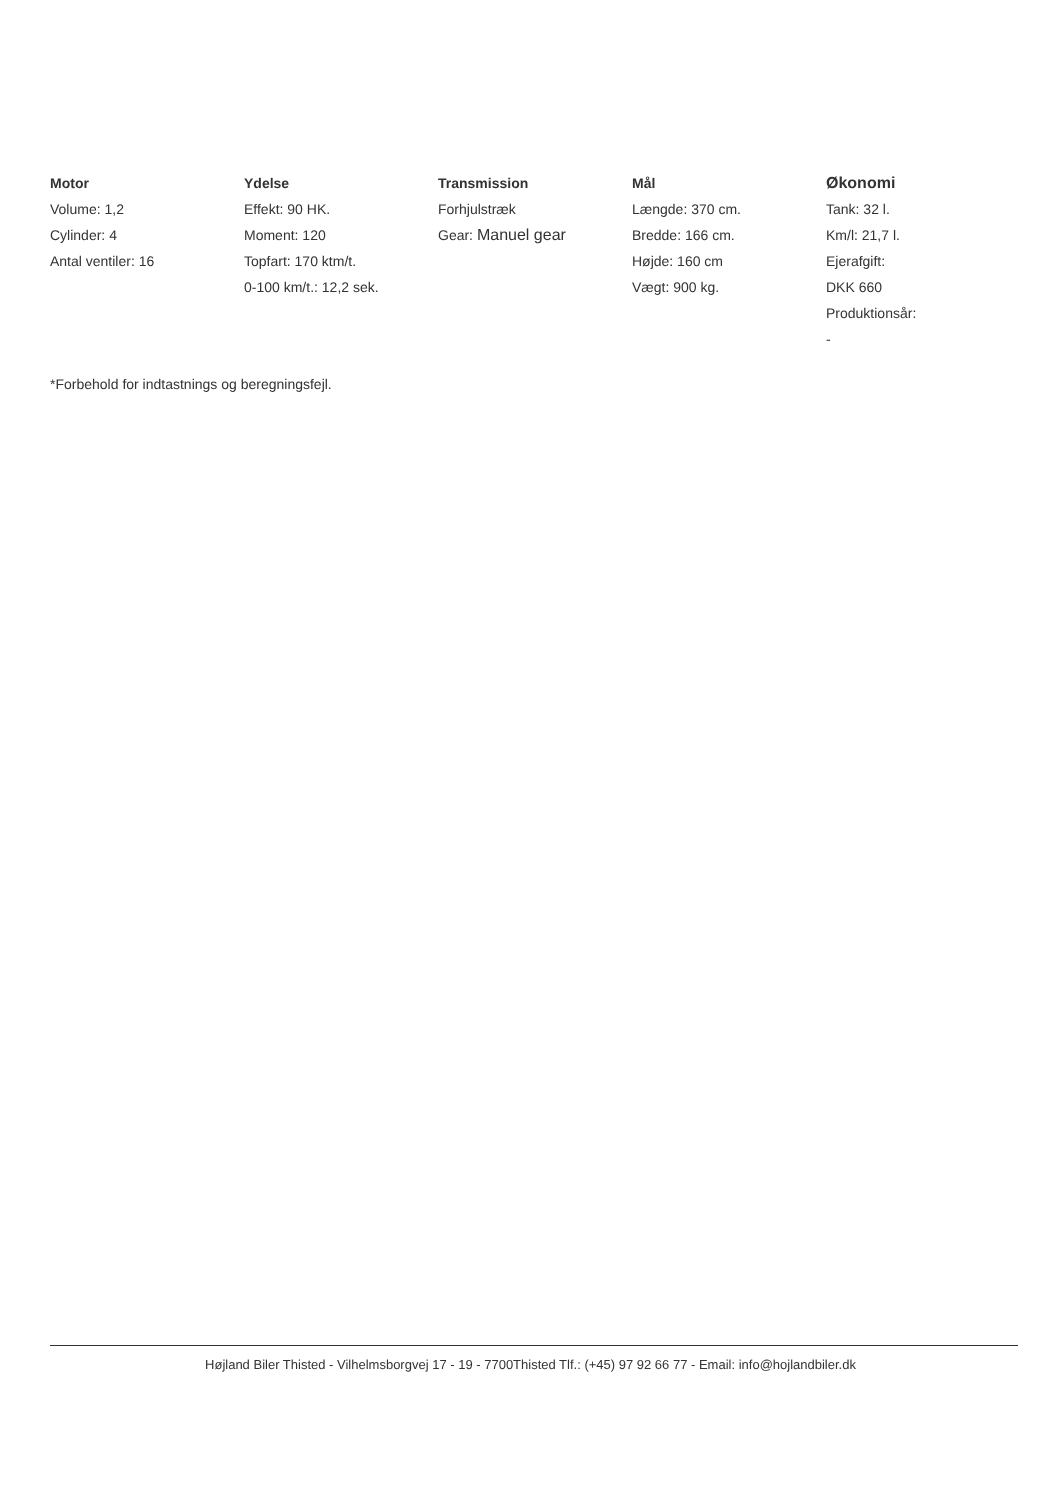Motor
Volume: 1,2
Cylinder: 4
Antal ventiler: 16
Ydelse
Effekt: 90 HK.
Moment: 120
Topfart: 170 ktm/t.
0-100 km/t.: 12,2 sek.
Transmission
Forhjulstræk
Gear: Manuel gear
Mål
Længde: 370 cm.
Bredde: 166 cm.
Højde: 160 cm
Vægt: 900 kg.
Økonomi
Tank: 32 l.
Km/l: 21,7 l.
Ejerafgift:
DKK 660
Produktionsår:
-
*Forbehold for indtastnings og beregningsfejl.
Højland Biler Thisted - Vilhelmsborgvej 17 - 19 - 7700Thisted Tlf.: (+45) 97 92 66 77 - Email: info@hojlandbiler.dk